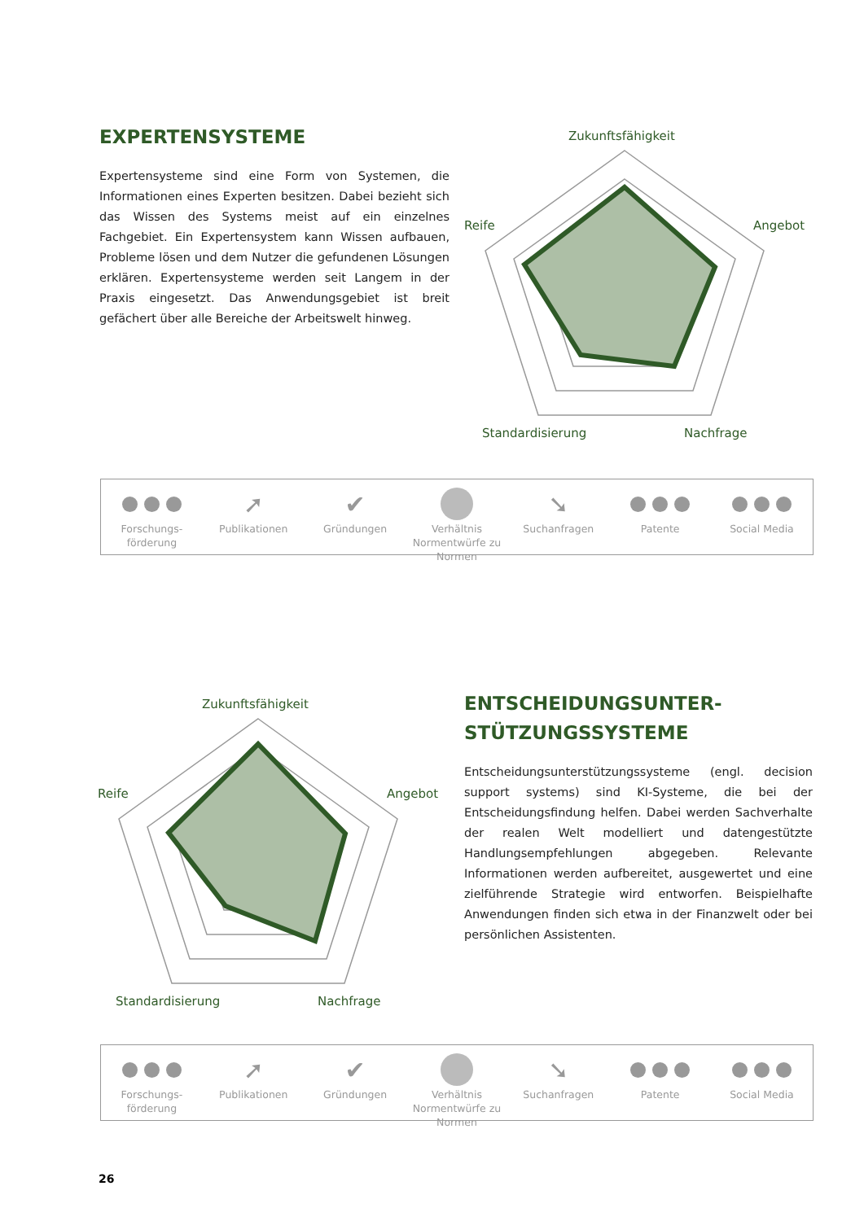EXPERTENSYSTEME
Expertensysteme sind eine Form von Systemen, die Informationen eines Experten besitzen. Dabei bezieht sich das Wissen des Systems meist auf ein einzelnes Fachgebiet. Ein Expertensystem kann Wissen aufbauen, Probleme lösen und dem Nutzer die gefundenen Lösungen erklären. Expertensysteme werden seit Langem in der Praxis eingesetzt. Das Anwendungsgebiet ist breit gefächert über alle Bereiche der Arbeitswelt hinweg.
Zukunftsfähigkeit
Angebot
Reife
Standardisierung
Nachfrage
Forschungs-förderung
➚
Publikationen
✔
Gründungen
Verhältnis Normentwürfe zu Normen
➘
Suchanfragen
Patente Social Media
Zukunftsfähigkeit
Angebot
Reife
Standardisierung
Nachfrage
ENTSCHEIDUNGSUNTER-
STÜTZUNGSSYSTEME
Entscheidungsunterstützungssysteme (engl. decision support systems) sind KI-Systeme, die bei der Entscheidungsfindung helfen. Dabei werden Sachverhalte der realen Welt modelliert und datengestützte Handlungsempfehlungen abgegeben. Relevante Informationen werden aufbereitet, ausgewertet und eine zielführende Strategie wird entworfen. Beispielhafte Anwendungen finden sich etwa in der Finanzwelt oder bei persönlichen Assistenten.
Forschungs-förderung
➚
Publikationen
✔
Gründungen
Verhältnis Normentwürfe zu Normen
➘
Suchanfragen
Patente Social Media
26